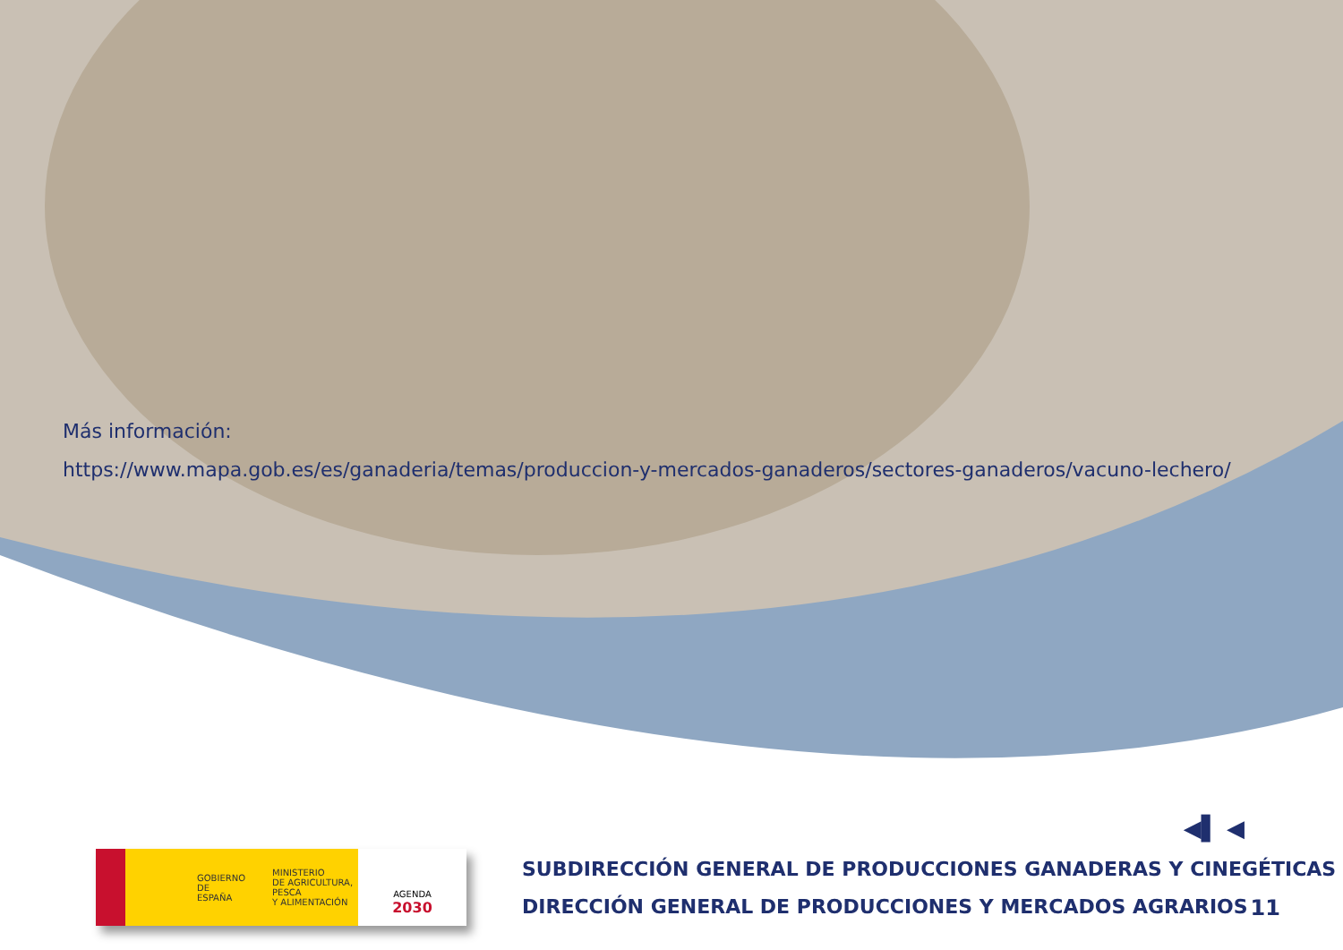Más información:
https://www.mapa.gob.es/es/ganaderia/temas/produccion-y-mercados-ganaderos/sectores-ganaderos/vacuno-lechero/
GOBIERNO
DE ESPAÑA MINISTERIO
DE AGRICULTURA, PESCA
Y ALIMENTACIÓN
AGENDA
2030
SUBDIRECCIÓN GENERAL DE PRODUCCIONES GANADERAS Y CINEGÉTICAS
DIRECCIÓN GENERAL DE PRODUCCIONES Y MERCADOS AGRARIOS
◀▌ ◀
11